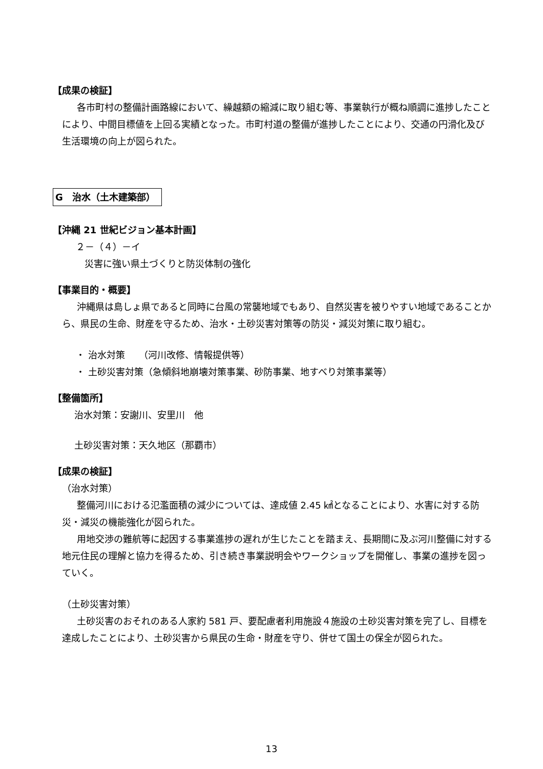【成果の検証】
各市町村の整備計画路線において、繰越額の縮減に取り組む等、事業執行が概ね順調に進捗したことにより、中間目標値を上回る実績となった。市町村道の整備が進捗したことにより、交通の円滑化及び生活環境の向上が図られた。
G　治水（土木建築部）
【沖縄 21 世紀ビジョン基本計画】
２－（４）－イ
災害に強い県土づくりと防災体制の強化
【事業目的・概要】
沖縄県は島しょ県であると同時に台風の常襲地域でもあり、自然災害を被りやすい地域であることから、県民の生命、財産を守るため、治水・土砂災害対策等の防災・減災対策に取り組む。
・ 治水対策　　（河川改修、情報提供等）
・ 土砂災害対策（急傾斜地崩壊対策事業、砂防事業、地すべり対策事業等）
【整備箇所】
治水対策：安謝川、安里川　他
土砂災害対策：天久地区（那覇市）
【成果の検証】
（治水対策）
整備河川における氾濫面積の減少については、達成値 2.45 ㎢となることにより、水害に対する防災・減災の機能強化が図られた。
用地交渉の難航等に起因する事業進捗の遅れが生じたことを踏まえ、長期間に及ぶ河川整備に対する地元住民の理解と協力を得るため、引き続き事業説明会やワークショップを開催し、事業の進捗を図っていく。
（土砂災害対策）
土砂災害のおそれのある人家約 581 戸、要配慮者利用施設４施設の土砂災害対策を完了し、目標を達成したことにより、土砂災害から県民の生命・財産を守り、併せて国土の保全が図られた。
13